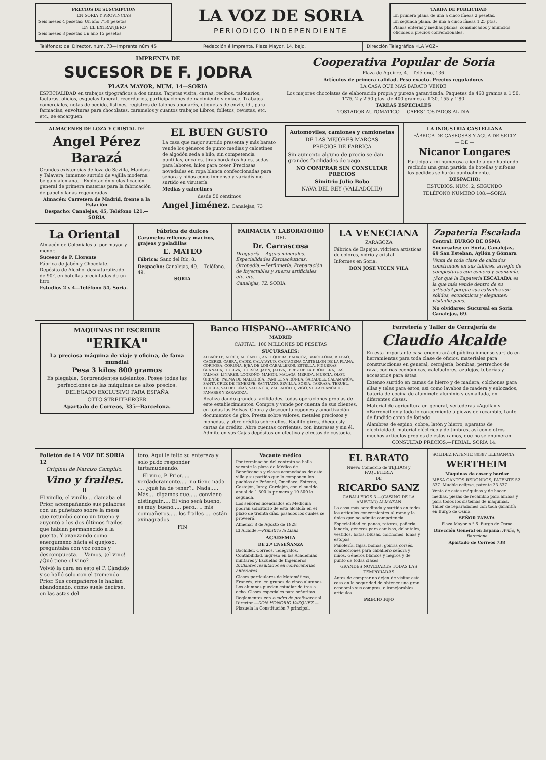PRECIOS DE SUSCRIPCION
EN SORIA Y PROVINCIAS
Seis meses 4 pesetas: Un año 7'50 pesetas
EN EL EXTRANJERO
Seis meses 8 pesetas Un año 15 pesetas
LA VOZ DE SORIA
PERIODICO INDEPENDIENTE
TARIFA DE PUBLICIDAD
En primera plana de una a cinco líneas 2 pesetas.
En segunda plana, de una a cinco líneas 1'25 ptas.
Planas enteras y medias planas, comunicados y anuncios oficiales a precios convencionales.
Teléfonos: del Director, núm. 73—Imprenta núm 45
Redacción é imprenta, Plaza Mayor, 14, bajo.
Dirección Telegráfica «LA VOZ»
IMPRENTA DE
SUCESOR DE F. JODRA
PLAZA MAYOR, NUM. 14—SORIA
ESPECIALIDAD en trabajos tipográficos a dos tintas. Tarjetas visita, cartas, recibos, talonarios, facturas, oficios, esquelas funeral, recordarios, participaciones de nacimiento y enlace. Trabajos comerciales, notas de pedido, listines, registros de talones abonarés, etiquetas de envío, id., para farmacias, envolturas para chocolates, caramelos y cuantos trabajos Libros, folletos, revistas, etc. etc., se encarguen.
Cooperativa Popular de Soria
Plaza de Aguirre, 4.—Teléfono, 136
Artículos de primera calidad. Peso exacto. Precios reguladores
LA CASA QUE MAS BARATO VENDE
Los mejores chocolates de elaboración propia y pureza garantizada. Paquetes de 460 gramos a 1'50, 1'75, 2 y 2'50 ptas. de 400 gramos a 1'30, 155 y 1'80
TAREAS ESPECIALES
TOSTADOR AUTOMATICO — CAFES TOSTADOS AL DIA
ALMACENES DE LOZA Y CRISTAL DE
Angel Pérez Barazá
Grandes existencias de loza de Sevilla, Manises y Talavera, inmenso surtido de vajilla moderna belga y alemana.—Explotación y clasificación general de primera materias para la fabricación de papel y lanas regeneradas
Almacén: Carretera de Madrid, frente a la Estación
Despacho: Canalejas, 45, Teléfono 121.—SORIA
EL BUEN GUSTO
La casa que mejor surtido presenta y más barato vende los géneros de punto medias y calcetines de algodón seda e hilo; sin competencia puntillas, encajes, tiras bordados hules, sedas para labores, hilos para coser. Preciosas novedades en ropa blanca confeccionadas para señora y niños como inmenso y variadísimo surtido en visutería
Medias y calcetines
desde 50 céntimos
Angel Jiménez. Canalejas, 73
Automóviles, camiones y camionetas
DE LAS MEJORES MARCAS
PRECIOS DE FABRICA
Sin aumento alguno de precio se dan grandes facilidades de pago.
NO COMPRAR SIN CONSULTAR PRECIOS
Simitrio Julio Bobo
NAVA DEL REY (VALLADOLID)
LA INDUSTRIA CASTELLANA
FÁBRICA DE GASEOSAS Y AGUA DE SELTZ
— DE —
Nicanor Longares
Participo a mi numerosa clientela que habiendo recibido una gran partida de botellas y sifones los pedidos se harán puntualmente.
DESPACHO:
ESTUDIOS, NUM. 2, SEGUNDO
TELÉFONO NÚMERO 108.—SORIA
La Oriental
Almacén de Coloniales al por mayor y menor.
Sucesor de P. Llorente
Fábrica de Jabón y Chocolate. Depósito de Alcohol desnaturalizado de 90º, en botellas precintadas de un litro.
Estudios 2 y 4—Teléfono 54, Soria.
Fábrica de dulces
Caramelos rellenos y macizos, grajeas y peladillas
E. MATEO
Fábrica: Sanz del Río, 8.
Despacho: Canalejas, 49. —Teléfono, 49.
SORIA
FARMACIA Y LABORATORIO
DEL
Dr. Carrascosa
Droguería.—Aguas minerales. Especialidades Farmacéuticas. Ortopedia.—Perfumería. Preparación de Inyectables y sueros artificiales etc. etc.
Canalejas, 72. SORIA
LA VENECIANA
ZARAGOZA
Fábrica de Espejos, vidriera artísticas de colores, vidrio y cristal.
Informes en Soria:
DON JOSE VICEN VILA
Zapatería Escalada
Central: BURGO DE OSMA
Sucursales: en Soria, Canalejas, 69 San Esteban, Ayllón y Gómara
Venta de toda clase de calzados construidos en sus talleres, arreglo de composturas con esmero y economía.
¿Por qué la Zapatería ESCALADA es la que más vende dentro de su artículo? porque sus calzados son sólidos, económicos y elegantes; visitadle pues.
No olvidarse: Sucursal en Soria Canalejas, 69.
MAQUINAS DE ESCRIBIR
"ERIKA"
La preciosa máquina de viaje y oficina, de fama mundial
Pesa 3 kilos 800 gramos
Es plegable. Sorprendentes adelantos. Posee todas las perfecciones de las máquinas de altos precios.
DELEGADO EXCLUSIVO PARA ESPAÑA
OTTO STREITBERGER
Apartado de Correos, 335--Barcelona.
Banco HISPANO--AMERICANO
MADRID
CAPITAL: 100 MILLONES DE PESETAS
SUCURSALES:
ALBACETE, ALCOY, ALICANTE, ANTEQUERA, BADAJOZ, BARCELONA, BILBAO, CACERES, CABRA, CADIZ, CALATAYUD, CARTAGENA CASTELLON DE LA PLANA, CORDOBA, CORUÑA, EJEA DE LOS CABALLEROS, ESTELLA, FIGUERAS, GRANADA, HUELVA, HUESCA, JAEN, JATIVA, JEREZ DE LA FRONTERA, LAS PALMAS, LINARES, LOGROÑO, MAHON, MALAGA, MERIDA, MURCIA, OLOT, ORENSE, PALMA DE MALLORCA, PAMPLONA RONDA, SABADELL, SALAMANCA, SANTA CRUZ DE TENERIFE, SANTIAGO, SEVILLA, SORIA, TARRASA, TERUEL, TUDELA, VALDEPEÑAS, VALENCIA, VALLADOLID, VIGO, VILLAFRANCA DE PANABES Y ZARAGOZA.
Realiza dando grandes facilidades, todas operaciones propias de este establecimientos. Compra y vende por cuenta de sus clientes, en todas las Bolsas. Cobra y descuenta cupones y amortización documentos de giro. Presta sobre valores, metales preciosos y monedas, y abre crédito sobre ellos. Facilito giros, dhequesly cartas de crédito. Abre cuentas corrientes, con intereses y sin él. Admite en sus Cajas depósitos en efectivo y efectos de custodia.
Ferretería y Taller de Cerrajería de
Claudio Alcalde
En esta importante casa encontrará el público inmenso surtido en herramientas para toda clase de oficios, materiales para construcciones en general, cerrajería, bombas, pertrechos de raza, cocinas económicas, calefactores, azulejos, tuberías y accesorios para éstas.
Extenso surtido en camas de hierro y de madera, colchones para ellas y telas para éstos, así como lavabos de madera y enlozados, batería de cocina de aluminete aluminio y esmaltada, en diferentes clases.
Material de agricultura en general, vertederas «Aguila» y «Barroncillo» y todo lo concerniente a piezas de recambio, tanto de fundido como de forjado.
Alambres de espino, cobre, latón y hierro, aparatos de electricidad, material eléctrico y de timbres, así como otros muchos artículos propios de estos ramos, que no se enumeran.
CONSULTAD PRECIOS.—FERIAL, SORIA 14.
Folletón de LA VOZ DE SORIA 12
Original de Narciso Campillo.
Vino y frailes.
II
El vinillo, el vinillo... clamaba el Prior, acompañando sus palabras con un puñetazo sobre la mesa que retumbó como un trueno y auyentó a los dos últimos frailes que habían permanecido a la puerta. Y avanzando como energúmeno hácia el quejoso, preguntaba con voz ronca y descompuesta.— Vamos, ¡el vino! ¿Qué tiene el vino?
Volvió la cara en esto el P. Cándido y se halló solo con el tremendo Prior. Sus compañeros le habían abandonado, como suele decirse, en las astas del
toro. Aquí le faltó su entereza y solo pudo responder tartamudeando.
—El vino, P. Prior..... verdaderamente..... no tiene nada .... ¿qué ha de tener?.. Nada..... Más.... digamos que..... conviene distinguir..... El vino será bueno, es muy bueno..... pero.. .. mis compañeros..... los frailes .... están avinagrados.
FIN
Vacante médico
Por terminación del contrato se halla vacante la plaza de Médico de Beneficencia y clases acomodadas de esta villa y su partido que lo componen los pueblos de Peñonel, Omeñaca, Esteras, Castejón, Jaray, Cardejón, con el sueldo anual de 1.500 la primera y 10.500 la segunda.
Los señores licenciados en Medicina podrán solicitarlo de esta alcaldía en el plazo de treinta días, pasados los cuales se proveerá.
Almenar 8 de Agosto de 1928
El Alcalde.—Primitivo la Llana
ACADEMIA
DE 2.ª ENSEÑANZA
Bachiller, Correos, Telégrafos, Contabilidad, ingreso en las Academias militares y Escuelas de Ingenieros. Brillantes resultados en convocatorias anteriores.
Clases particulares de Matemáticas, Francés, etc. en grupos de cinco alumnos. Los alumnos pueden estudiar de tres a ocho. Clases especiales para señoritas.
Reglamentos con cuadro de profesores al Director.—DON HONORIO VAZQUEZ.—Plazuela la Constitución 7 principal.
EL BARATO
Nuevo Comercio de TEJIDOS y PAQUETERIA
DE
RICARDO SANZ
CABALLEROS 3.—(CASINO DE LA AMISTAD) ALMAZAN
La casa más acreditada y surtida en todos los artículos concernientes al ramo y la única que no admite competencia.
Especialidad en panas, retores, pañería, lanería, géneros para camisas, delantales, vestidos, batas, blusas, colchones, lonas y estopas.
Pañolería, fajas, boinas, gorras corsés, confecciones para caballero señora y niños. Géneros blancos y negros y de punto de todas clases
GRANDES NOVEDADES TODAS LAS TEMPORADAS
Antes de comprar no dejen de visitar esta casa en la seguridad de obtener una gran economía sus compras, e inmejorables artículos.
PRECIO FIJO
SOLIDEZ PATENTE 80387 ELEGANCIA
WERTHEIM
Máquinas de coser y bordar
MESA CANTOS REDONDOS, PATENTE 52 337. Mueble eclipse, patente 33.537.
Venta de estas máquinas y de hacer medias, piezas de recambio para ambas y para todos los sistemas de máquinas. Taller de reparaciones con toda garantía en Burgo de Osma.
SEÑOR ZAPATA
Plaza Mayor n.º 6. Burgo de Osma
Dirección General en España: Aviño, 9, Barcelona
Apartado de Correos 738